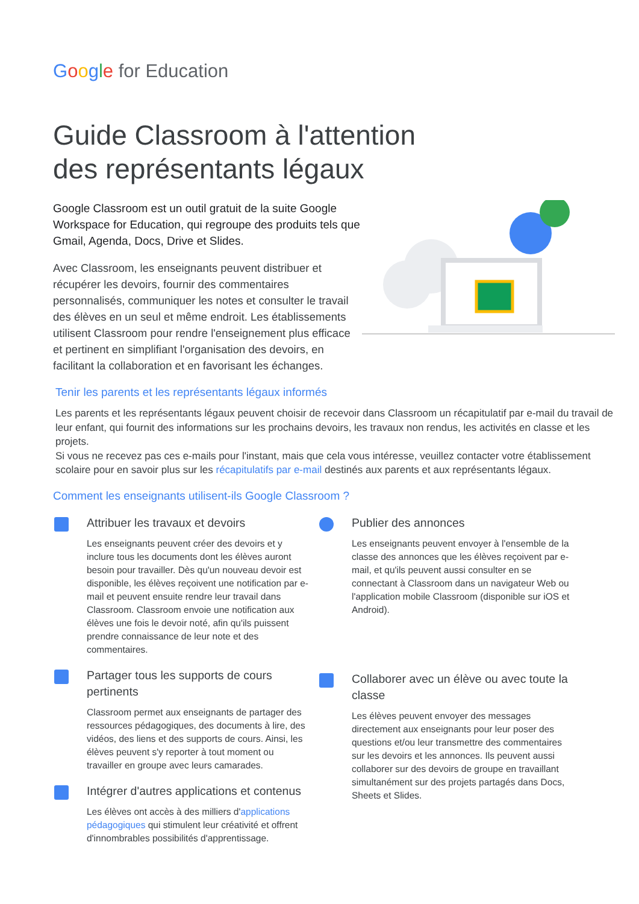Google for Education
Guide Classroom à l'attention
des représentants légaux
Google Classroom est un outil gratuit de la suite Google Workspace for Education, qui regroupe des produits tels que Gmail, Agenda, Docs, Drive et Slides.
Avec Classroom, les enseignants peuvent distribuer et récupérer les devoirs, fournir des commentaires personnalisés, communiquer les notes et consulter le travail des élèves en un seul et même endroit. Les établissements utilisent Classroom pour rendre l'enseignement plus efficace et pertinent en simplifiant l'organisation des devoirs, en facilitant la collaboration et en favorisant les échanges.
Tenir les parents et les représentants légaux informés
Les parents et les représentants légaux peuvent choisir de recevoir dans Classroom un récapitulatif par e-mail du travail de leur enfant, qui fournit des informations sur les prochains devoirs, les travaux non rendus, les activités en classe et les projets.
Si vous ne recevez pas ces e-mails pour l'instant, mais que cela vous intéresse, veuillez contacter votre établissement scolaire pour en savoir plus sur les récapitulatifs par e-mail destinés aux parents et aux représentants légaux.
Comment les enseignants utilisent-ils Google Classroom ?
Attribuer les travaux et devoirs
Les enseignants peuvent créer des devoirs et y inclure tous les documents dont les élèves auront besoin pour travailler. Dès qu'un nouveau devoir est disponible, les élèves reçoivent une notification par e-mail et peuvent ensuite rendre leur travail dans Classroom. Classroom envoie une notification aux élèves une fois le devoir noté, afin qu'ils puissent prendre connaissance de leur note et des commentaires.
Partager tous les supports de cours pertinents
Classroom permet aux enseignants de partager des ressources pédagogiques, des documents à lire, des vidéos, des liens et des supports de cours. Ainsi, les élèves peuvent s'y reporter à tout moment ou travailler en groupe avec leurs camarades.
Intégrer d'autres applications et contenus
Les élèves ont accès à des milliers d'applications pédagogiques qui stimulent leur créativité et offrent d'innombrables possibilités d'apprentissage.
Publier des annonces
Les enseignants peuvent envoyer à l'ensemble de la classe des annonces que les élèves reçoivent par e-mail, et qu'ils peuvent aussi consulter en se connectant à Classroom dans un navigateur Web ou l'application mobile Classroom (disponible sur iOS et Android).
Collaborer avec un élève ou avec toute la classe
Les élèves peuvent envoyer des messages directement aux enseignants pour leur poser des questions et/ou leur transmettre des commentaires sur les devoirs et les annonces. Ils peuvent aussi collaborer sur des devoirs de groupe en travaillant simultanément sur des projets partagés dans Docs, Sheets et Slides.